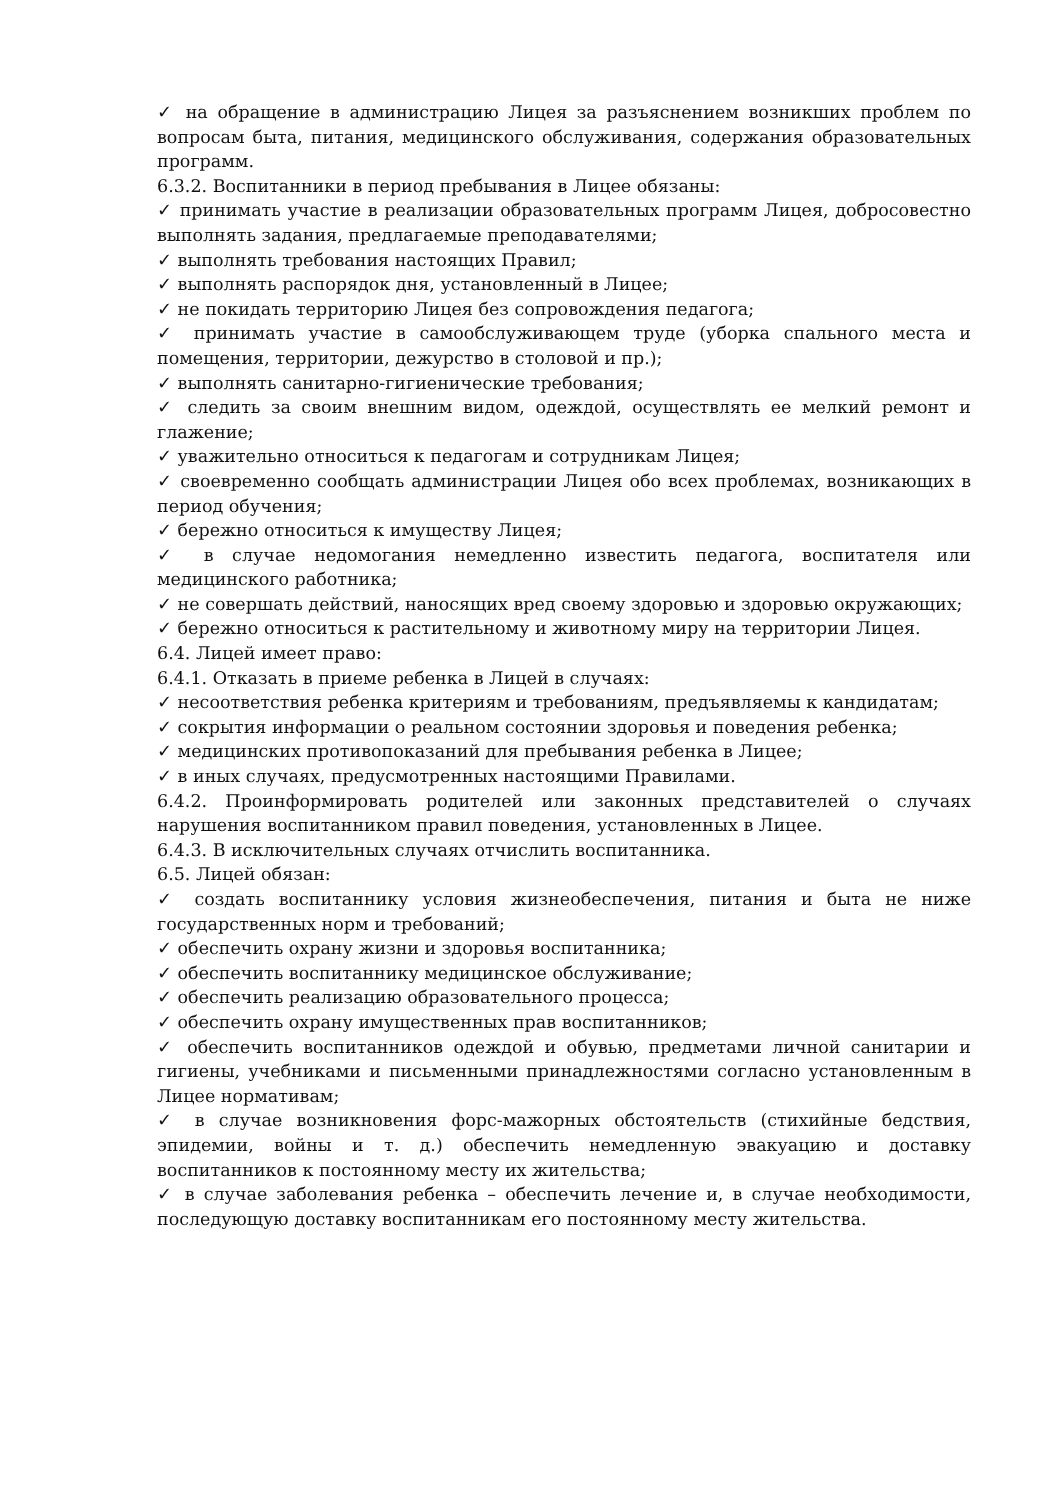✓ на обращение в администрацию Лицея за разъяснением возникших проблем по вопросам быта, питания, медицинского обслуживания, содержания образовательных программ.
6.3.2. Воспитанники в период пребывания в Лицее обязаны:
✓ принимать участие в реализации образовательных программ Лицея, добросовестно выполнять задания, предлагаемые преподавателями;
✓ выполнять требования настоящих Правил;
✓ выполнять распорядок дня, установленный в Лицее;
✓ не покидать территорию Лицея без сопровождения педагога;
✓ принимать участие в самообслуживающем труде (уборка спального места и помещения, территории, дежурство в столовой и пр.);
✓ выполнять санитарно-гигиенические требования;
✓ следить за своим внешним видом, одеждой, осуществлять ее мелкий ремонт и глажение;
✓ уважительно относиться к педагогам и сотрудникам Лицея;
✓ своевременно сообщать администрации Лицея обо всех проблемах, возникающих в период обучения;
✓ бережно относиться к имуществу Лицея;
✓ в случае недомогания немедленно известить педагога, воспитателя или медицинского работника;
✓ не совершать действий, наносящих вред своему здоровью и здоровью окружающих;
✓ бережно относиться к растительному и животному миру на территории Лицея.
6.4. Лицей имеет право:
6.4.1. Отказать в приеме ребенка в Лицей в случаях:
✓ несоответствия ребенка критериям и требованиям, предъявляемы к кандидатам;
✓ сокрытия информации о реальном состоянии здоровья и поведения ребенка;
✓ медицинских противопоказаний для пребывания ребенка в Лицее;
✓ в иных случаях, предусмотренных настоящими Правилами.
6.4.2. Проинформировать родителей или законных представителей о случаях нарушения воспитанником правил поведения, установленных в Лицее.
6.4.3. В исключительных случаях отчислить воспитанника.
6.5. Лицей обязан:
✓ создать воспитаннику условия жизнеобеспечения, питания и быта не ниже государственных норм и требований;
✓ обеспечить охрану жизни и здоровья воспитанника;
✓ обеспечить воспитаннику медицинское обслуживание;
✓ обеспечить реализацию образовательного процесса;
✓ обеспечить охрану имущественных прав воспитанников;
✓ обеспечить воспитанников одеждой и обувью, предметами личной санитарии и гигиены, учебниками и письменными принадлежностями согласно установленным в Лицее нормативам;
✓ в случае возникновения форс-мажорных обстоятельств (стихийные бедствия, эпидемии, войны и т. д.) обеспечить немедленную эвакуацию и доставку воспитанников к постоянному месту их жительства;
✓ в случае заболевания ребенка – обеспечить лечение и, в случае необходимости, последующую доставку воспитанникам его постоянному месту жительства.